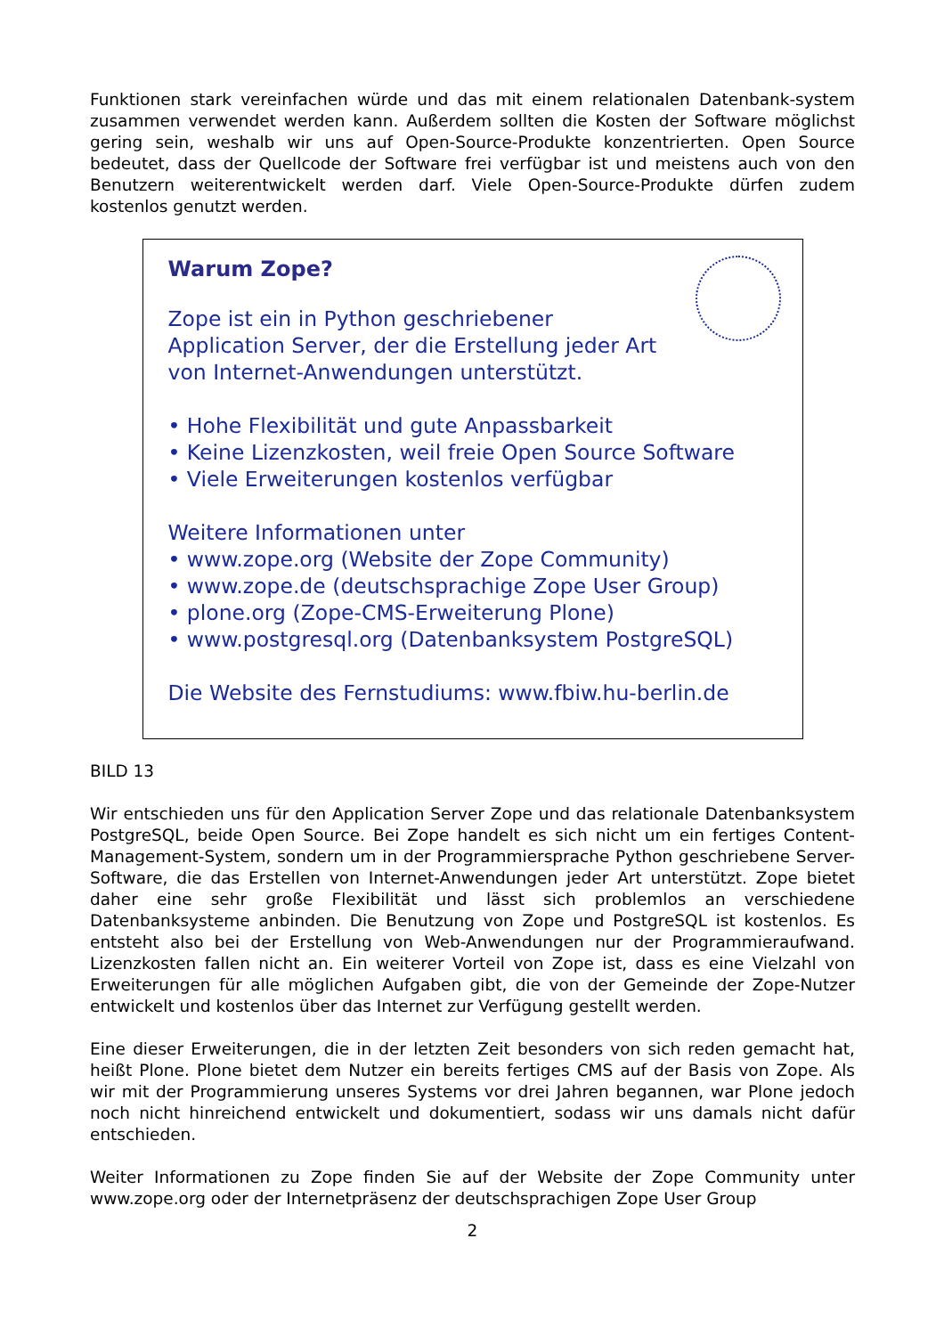Funktionen stark vereinfachen würde und das mit einem relationalen Datenbank-system zusammen verwendet werden kann. Außerdem sollten die Kosten der Software möglichst gering sein, weshalb wir uns auf Open-Source-Produkte konzentrierten. Open Source bedeutet, dass der Quellcode der Software frei verfügbar ist und meistens auch von den Benutzern weiterentwickelt werden darf. Viele Open-Source-Produkte dürfen zudem kostenlos genutzt werden.
Warum Zope?
Zope ist ein in Python geschriebener
Application Server, der die Erstellung jeder Art
von Internet-Anwendungen unterstützt.
• Hohe Flexibilität und gute Anpassbarkeit
• Keine Lizenzkosten, weil freie Open Source Software
• Viele Erweiterungen kostenlos verfügbar
Weitere Informationen unter
• www.zope.org (Website der Zope Community)
• www.zope.de (deutschsprachige Zope User Group)
• plone.org (Zope-CMS-Erweiterung Plone)
• www.postgresql.org (Datenbanksystem PostgreSQL)
Die Website des Fernstudiums: www.fbiw.hu-berlin.de
BILD 13
Wir entschieden uns für den Application Server Zope und das relationale Datenbanksystem PostgreSQL, beide Open Source. Bei Zope handelt es sich nicht um ein fertiges Content-Management-System, sondern um in der Programmiersprache Python geschriebene Server-Software, die das Erstellen von Internet-Anwendungen jeder Art unterstützt. Zope bietet daher eine sehr große Flexibilität und lässt sich problemlos an verschiedene Datenbanksysteme anbinden. Die Benutzung von Zope und PostgreSQL ist kostenlos. Es entsteht also bei der Erstellung von Web-Anwendungen nur der Programmieraufwand. Lizenzkosten fallen nicht an. Ein weiterer Vorteil von Zope ist, dass es eine Vielzahl von Erweiterungen für alle möglichen Aufgaben gibt, die von der Gemeinde der Zope-Nutzer entwickelt und kostenlos über das Internet zur Verfügung gestellt werden.
Eine dieser Erweiterungen, die in der letzten Zeit besonders von sich reden gemacht hat, heißt Plone. Plone bietet dem Nutzer ein bereits fertiges CMS auf der Basis von Zope. Als wir mit der Programmierung unseres Systems vor drei Jahren begannen, war Plone jedoch noch nicht hinreichend entwickelt und dokumentiert, sodass wir uns damals nicht dafür entschieden.
Weiter Informationen zu Zope finden Sie auf der Website der Zope Community unter www.zope.org oder der Internetpräsenz der deutschsprachigen Zope User Group
2